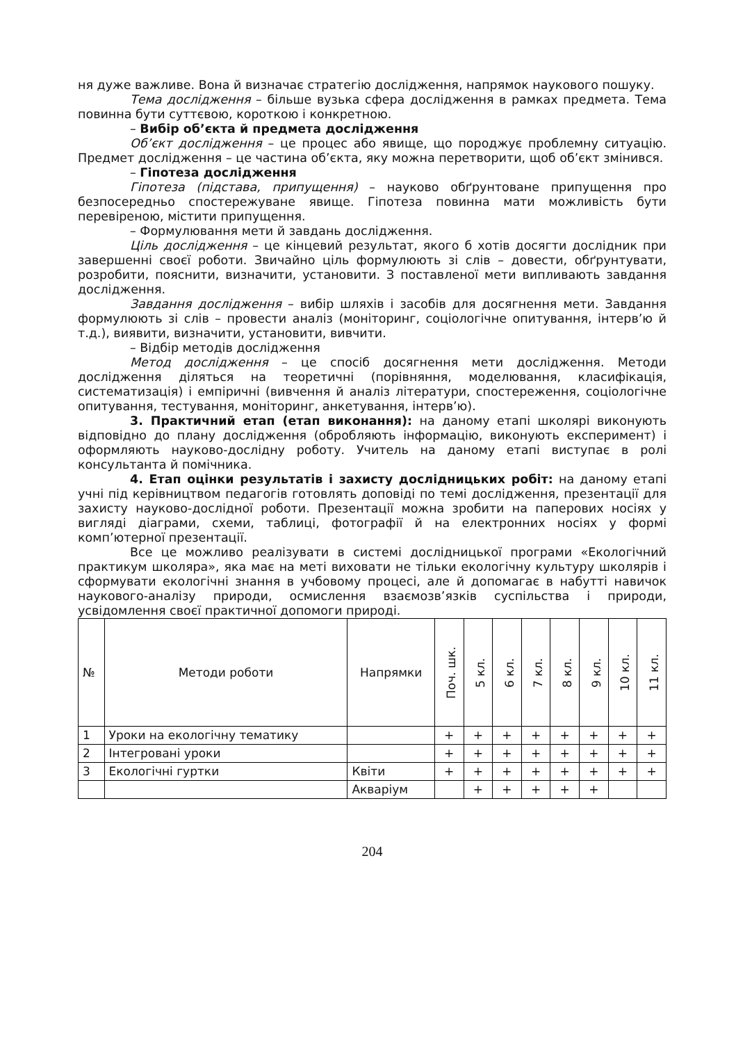ня дуже важливе. Вона й визначає стратегію дослідження, напрямок наукового пошуку.
Тема дослідження – більше вузька сфера дослідження в рамках предмета. Тема повинна бути суттєвою, короткою і конкретною.
– Вибір об’єкта й предмета дослідження
Об’єкт дослідження – це процес або явище, що породжує проблемну ситуацію. Предмет дослідження – це частина об’єкта, яку можна перетворити, щоб об’єкт змінився.
– Гіпотеза дослідження
Гіпотеза (підстава, припущення) – науково обґрунтоване припущення про безпосередньо спостережуване явище. Гіпотеза повинна мати можливість бути перевіреною, містити припущення.
– Формулювання мети й завдань дослідження.
Ціль дослідження – це кінцевий результат, якого б хотів досягти дослідник при завершенні своєї роботи. Звичайно ціль формулюють зі слів – довести, обґрунтувати, розробити, пояснити, визначити, установити. З поставленої мети випливають завдання дослідження.
Завдання дослідження – вибір шляхів і засобів для досягнення мети. Завдання формулюють зі слів – провести аналіз (моніторинг, соціологічне опитування, інтерв’ю й т.д.), виявити, визначити, установити, вивчити.
– Відбір методів дослідження
Метод дослідження – це спосіб досягнення мети дослідження. Методи дослідження діляться на теоретичні (порівняння, моделювання, класифікація, систематизація) і емпіричні (вивчення й аналіз літератури, спостереження, соціологічне опитування, тестування, моніторинг, анкетування, інтерв’ю).
3. Практичний етап (етап виконання): на даному етапі школярі виконують відповідно до плану дослідження (обробляють інформацію, виконують експеримент) і оформляють науково-дослідну роботу. Учитель на даному етапі виступає в ролі консультанта й помічника.
4. Етап оцінки результатів і захисту дослідницьких робіт: на даному етапі учні під керівництвом педагогів готовлять доповіді по темі дослідження, презентації для захисту науково-дослідної роботи. Презентації можна зробити на паперових носіях у вигляді діаграми, схеми, таблиці, фотографії й на електронних носіях у формі комп’ютерної презентації.
Все це можливо реалізувати в системі дослідницької програми «Екологічний практикум школяра», яка має на меті виховати не тільки екологічну культуру школярів і сформувати екологічні знання в учбовому процесі, але й допомагає в набутті навичок наукового-аналізу природи, осмислення взаємозв’язків суспільства і природи, усвідомлення своєї практичної допомоги природі.
| № | Методи роботи | Напрямки | Поч. шк. | 5 кл. | 6 кл. | 7 кл. | 8 кл. | 9 кл. | 10 кл. | 11 кл. |
| --- | --- | --- | --- | --- | --- | --- | --- | --- | --- | --- |
| 1 | Уроки на екологічну тематику | | + | + | + | + | + | + | + | + |
| 2 | Інтегровані уроки | | + | + | + | + | + | + | + | + |
| 3 | Екологічні гуртки | Квіти | + | + | + | + | + | + | + | + |
| | | Акваріум | | + | + | + | + | + | | |
204